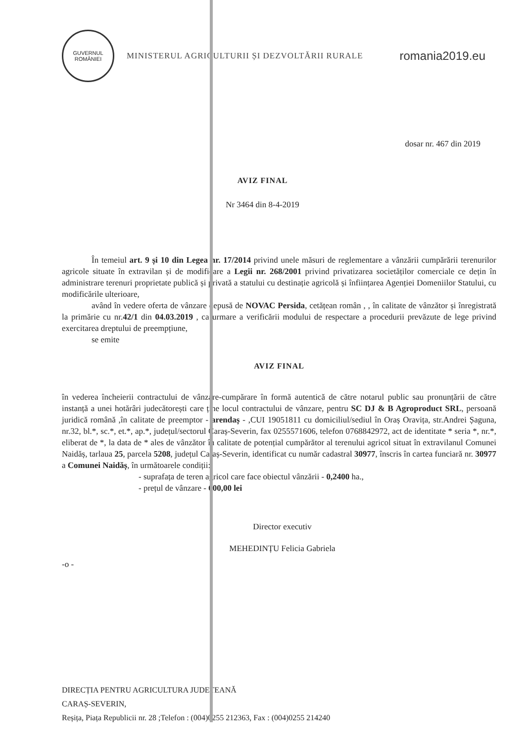GUVERNUL
ROMÂNIEI
MINISTERUL AGRICULTURII ȘI DEZVOLTĂRII RURALE
romania2019.eu
dosar nr. 467 din 2019
AVIZ FINAL
Nr 3464 din 8-4-2019
În temeiul art. 9 și 10 din Legea nr. 17/2014 privind unele măsuri de reglementare a vânzării cumpărării terenurilor agricole situate în extravilan și de modificare a Legii nr. 268/2001 privind privatizarea societăților comerciale ce dețin în administrare terenuri proprietate publică și privată a statului cu destinație agricolă și înființarea Agenției Domeniilor Statului, cu modificările ulterioare,
având în vedere oferta de vânzare depusă de NOVAC Persida, cetățean român , , în calitate de vânzător și înregistrată la primărie cu nr.42/1 din 04.03.2019 , ca urmare a verificării modului de respectare a procedurii prevăzute de lege privind exercitarea dreptului de preempțiune,
se emite
AVIZ FINAL
în vederea încheierii contractului de vânzare-cumpărare în formă autentică de către notarul public sau pronunțării de către instanță a unei hotărâri judecătorești care ține locul contractului de vânzare, pentru SC DJ & B Agroproduct SRL, persoană juridică română ,în calitate de preemptor - arendaș - ,CUI 19051811 cu domiciliul/sediul în Oraș Oravița, str.Andrei Șaguna, nr.32, bl.*, sc.*, et.*, ap.*, județul/sectorul Caraș-Severin, fax 0255571606, telefon 0768842972, act de identitate * seria *, nr.*, eliberat de *, la data de * ales de vânzător în calitate de potențial cumpărător al terenului agricol situat în extravilanul Comunei Naidăș, tarlaua 25, parcela 5208, județul Caraș-Severin, identificat cu număr cadastral 30977, înscris în cartea funciară nr. 30977 a Comunei Naidăș, în următoarele condiții:
- suprafața de teren agricol care face obiectul vânzării - 0,2400 ha.,
- prețul de vânzare - 600,00 lei
Director executiv
MEHEDINȚU Felicia Gabriela
-o -
DIRECȚIA PENTRU AGRICULTURA JUDEȚEANĂ
CARAȘ-SEVERIN,
Reșița, Piața Republicii nr. 28 ;Telefon : (004)0255 212363, Fax : (004)0255 214240